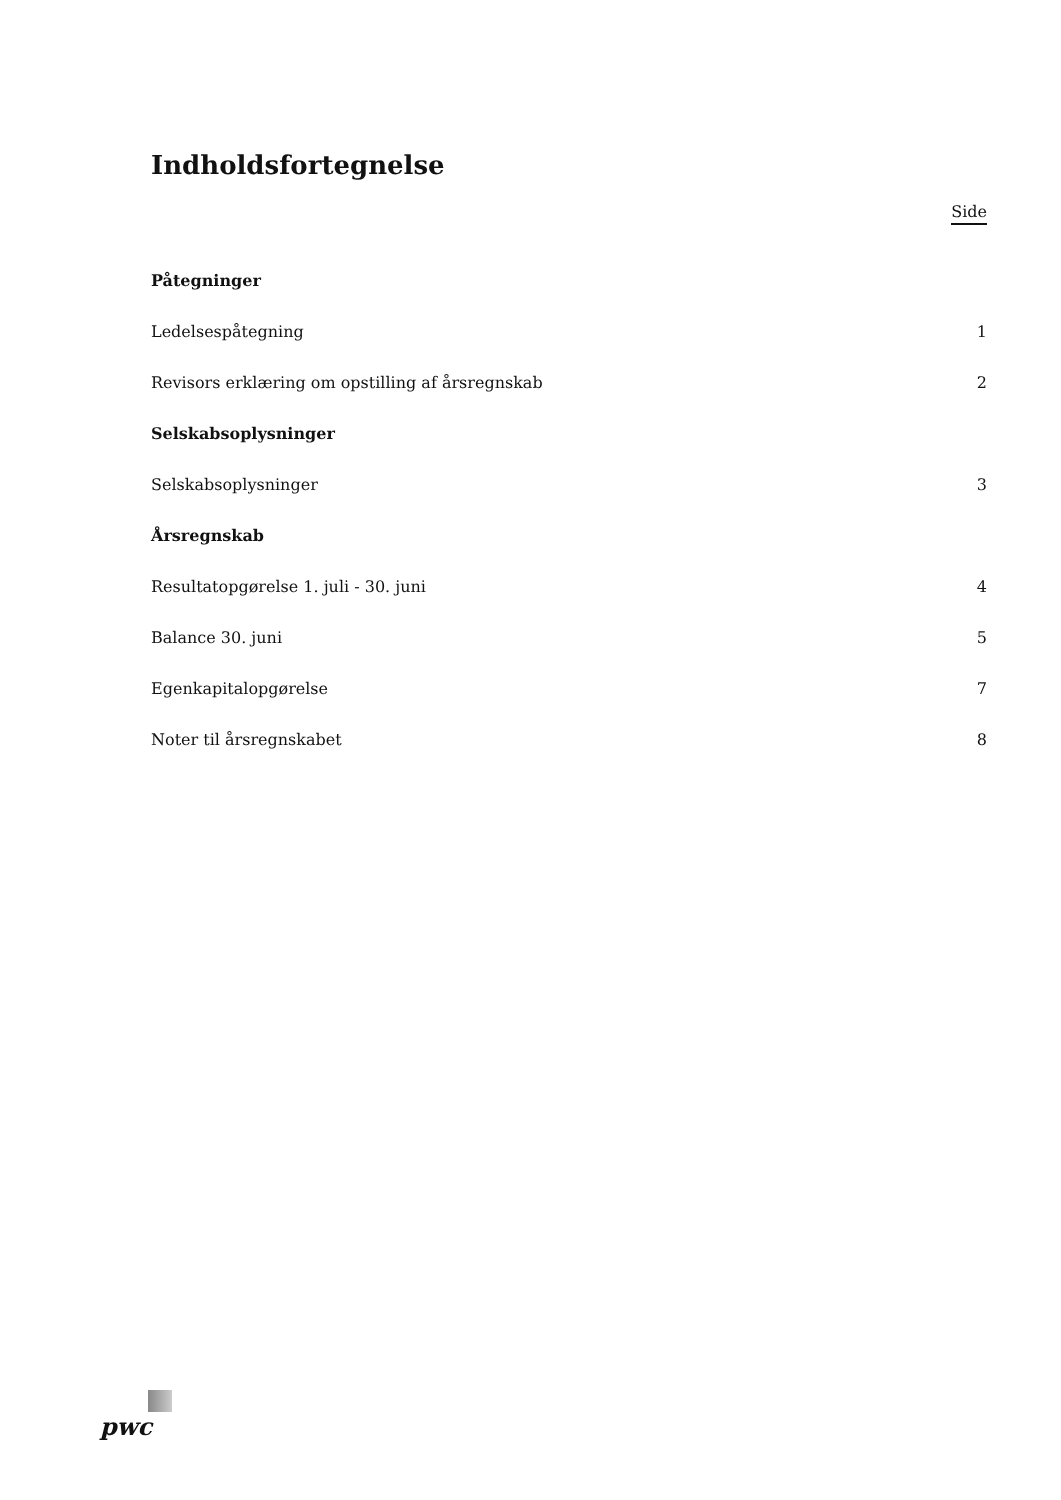Indholdsfortegnelse
Side
Påtegninger
Ledelsespåtegning 1
Revisors erklæring om opstilling af årsregnskab 2
Selskabsoplysninger
Selskabsoplysninger 3
Årsregnskab
Resultatopgørelse 1. juli - 30. juni 4
Balance 30. juni 5
Egenkapitalopgørelse 7
Noter til årsregnskabet 8
pwc